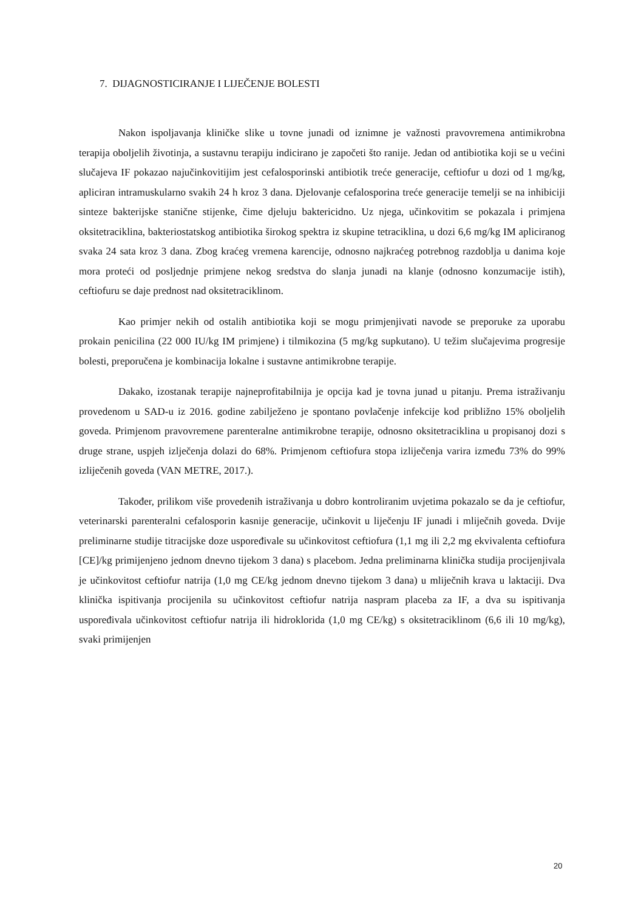7. DIJAGNOSTICIRANJE I LIJEČENJE BOLESTI
Nakon ispoljavanja kliničke slike u tovne junadi od iznimne je važnosti pravovremena antimikrobna terapija oboljelih životinja, a sustavnu terapiju indicirano je započeti što ranije. Jedan od antibiotika koji se u većini slučajeva IF pokazao najučinkovitijim jest cefalosporinski antibiotik treće generacije, ceftiofur u dozi od 1 mg/kg, apliciran intramuskularno svakih 24 h kroz 3 dana. Djelovanje cefalosporina treće generacije temelji se na inhibiciji sinteze bakterijske stanične stijenke, čime djeluju baktericidno. Uz njega, učinkovitim se pokazala i primjena oksitetraciklina, bakteriostatskog antibiotika širokog spektra iz skupine tetraciklina, u dozi 6,6 mg/kg IM apliciranog svaka 24 sata kroz 3 dana. Zbog kraćeg vremena karencije, odnosno najkraćeg potrebnog razdoblja u danima koje mora proteći od posljednje primjene nekog sredstva do slanja junadi na klanje (odnosno konzumacije istih), ceftiofuru se daje prednost nad oksitetraciklinom.
Kao primjer nekih od ostalih antibiotika koji se mogu primjenjivati navode se preporuke za uporabu prokain penicilina (22 000 IU/kg IM primjene) i tilmikozina (5 mg/kg supkutano). U težim slučajevima progresije bolesti, preporučena je kombinacija lokalne i sustavne antimikrobne terapije.
Dakako, izostanak terapije najneprofitabilnija je opcija kad je tovna junad u pitanju. Prema istraživanju provedenom u SAD-u iz 2016. godine zabilježeno je spontano povlačenje infekcije kod približno 15% oboljelih goveda. Primjenom pravovremene parenteralne antimikrobne terapije, odnosno oksitetraciklina u propisanoj dozi s druge strane, uspjeh izlječenja dolazi do 68%. Primjenom ceftiofura stopa izliječenja varira između 73% do 99% izliječenih goveda (VAN METRE, 2017.).
Također, prilikom više provedenih istraživanja u dobro kontroliranim uvjetima pokazalo se da je ceftiofur, veterinarski parenteralni cefalosporin kasnije generacije, učinkovit u liječenju IF junadi i mliječnih goveda. Dvije preliminarne studije titracijske doze uspoređivale su učinkovitost ceftiofura (1,1 mg ili 2,2 mg ekvivalenta ceftiofura [CE]/kg primijenjeno jednom dnevno tijekom 3 dana) s placebom. Jedna preliminarna klinička studija procijenjivala je učinkovitost ceftiofur natrija (1,0 mg CE/kg jednom dnevno tijekom 3 dana) u mliječnih krava u laktaciji. Dva klinička ispitivanja procijenila su učinkovitost ceftiofur natrija naspram placeba za IF, a dva su ispitivanja uspoređivala učinkovitost ceftiofur natrija ili hidroklorida (1,0 mg CE/kg) s oksitetraciklinom (6,6 ili 10 mg/kg), svaki primijenjen
20